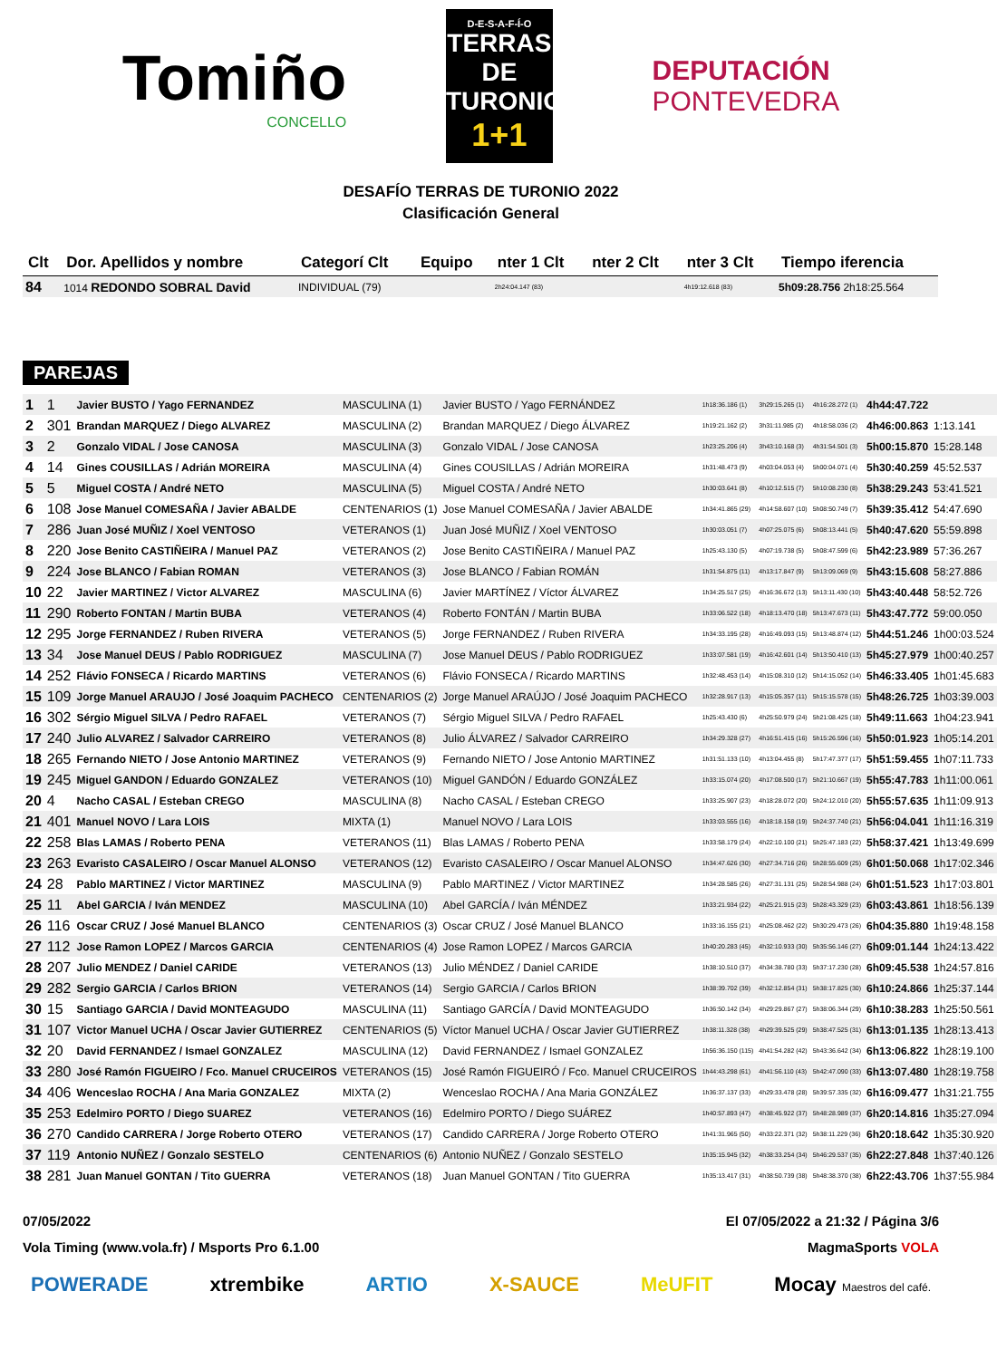Tomiño
CONCELLO
D-E-S-A-F-Í-O
TERRAS DE TURONIO
1+1
DEPUTACIÓN
PONTEVEDRA
DESAFÍO TERRAS DE TURONIO 2022
Clasificación General
| Clt | Dor. Apellidos y nombre | Categorí Clt | Equipo | nter 1 Clt | nter 2 Clt | nter 3 Clt | Tiempo iferencia |
| --- | --- | --- | --- | --- | --- | --- | --- |
| 84 | 1014 REDONDO SOBRAL David | INDIVIDUAL (79) | | 2h24:04.147 (83) | | 4h19:12.618 (83) | 5h09:28.756 2h18:25.564 |
PAREJAS
| 1 | 1 | Javier BUSTO / Yago FERNANDEZ | MASCULINA (1) | Javier BUSTO / Yago FERNÁNDEZ | 1h18:36.186 (1) | 3h29:15.265 (1) | 4h16:28.272 (1) | 4h44:47.722 | |
| 2 | 301 | Brandan MARQUEZ / Diego ALVAREZ | MASCULINA (2) | Brandan MARQUEZ / Diego ÁLVAREZ | 1h19:21.162 (2) | 3h31:11.985 (2) | 4h18:58.036 (2) | 4h46:00.863 | 1:13.141 |
| 3 | 2 | Gonzalo VIDAL / Jose CANOSA | MASCULINA (3) | Gonzalo VIDAL / Jose CANOSA | 1h23:25.206 (4) | 3h43:10.168 (3) | 4h31:54.501 (3) | 5h00:15.870 | 15:28.148 |
| 4 | 14 | Gines COUSILLAS / Adrián MOREIRA | MASCULINA (4) | Gines COUSILLAS / Adrián MOREIRA | 1h31:48.473 (9) | 4h03:04.053 (4) | 5h00:04.071 (4) | 5h30:40.259 | 45:52.537 |
| 5 | 5 | Miguel COSTA / André NETO | MASCULINA (5) | Miguel COSTA / André NETO | 1h30:03.641 (8) | 4h10:12.515 (7) | 5h10:08.230 (8) | 5h38:29.243 | 53:41.521 |
| 6 | 108 | Jose Manuel COMESAÑA / Javier ABALDE | CENTENARIOS (1) | Jose Manuel COMESAÑA / Javier ABALDE | 1h34:41.865 (29) | 4h14:58.607 (10) | 5h08:50.749 (7) | 5h39:35.412 | 54:47.690 |
| 7 | 286 | Juan José MUÑIZ / Xoel VENTOSO | VETERANOS (1) | Juan José MUÑIZ / Xoel VENTOSO | 1h30:03.051 (7) | 4h07:25.075 (6) | 5h08:13.441 (5) | 5h40:47.620 | 55:59.898 |
| 8 | 220 | Jose Benito CASTIÑEIRA / Manuel PAZ | VETERANOS (2) | Jose Benito CASTIÑEIRA / Manuel PAZ | 1h25:43.130 (5) | 4h07:19.738 (5) | 5h08:47.599 (6) | 5h42:23.989 | 57:36.267 |
| 9 | 224 | Jose BLANCO / Fabian ROMAN | VETERANOS (3) | Jose BLANCO / Fabian ROMÁN | 1h31:54.875 (11) | 4h13:17.847 (9) | 5h13:09.069 (9) | 5h43:15.608 | 58:27.886 |
| 10 | 22 | Javier MARTINEZ / Victor ALVAREZ | MASCULINA (6) | Javier MARTÍNEZ / Víctor ÁLVAREZ | 1h34:25.517 (25) | 4h16:36.672 (13) | 5h13:11.430 (10) | 5h43:40.448 | 58:52.726 |
| 11 | 290 | Roberto FONTAN / Martin BUBA | VETERANOS (4) | Roberto FONTÁN / Martin BUBA | 1h33:06.522 (18) | 4h18:13.470 (18) | 5h13:47.673 (11) | 5h43:47.772 | 59:00.050 |
| 12 | 295 | Jorge FERNANDEZ / Ruben RIVERA | VETERANOS (5) | Jorge FERNANDEZ / Ruben RIVERA | 1h34:33.195 (28) | 4h16:49.093 (15) | 5h13:48.874 (12) | 5h44:51.246 | 1h00:03.524 |
| 13 | 34 | Jose Manuel DEUS / Pablo RODRIGUEZ | MASCULINA (7) | Jose Manuel DEUS / Pablo RODRIGUEZ | 1h33:07.581 (19) | 4h16:42.601 (14) | 5h13:50.410 (13) | 5h45:27.979 | 1h00:40.257 |
| 14 | 252 | Flávio FONSECA / Ricardo MARTINS | VETERANOS (6) | Flávio FONSECA / Ricardo MARTINS | 1h32:48.453 (14) | 4h15:08.310 (12) | 5h14:15.052 (14) | 5h46:33.405 | 1h01:45.683 |
| 15 | 109 | Jorge Manuel ARAUJO / José Joaquim PACHECO | CENTENARIOS (2) | Jorge Manuel ARAÚJO / José Joaquim PACHECO | 1h32:28.917 (13) | 4h15:05.357 (11) | 5h15:15.578 (15) | 5h48:26.725 | 1h03:39.003 |
| 16 | 302 | Sérgio Miguel SILVA / Pedro RAFAEL | VETERANOS (7) | Sérgio Miguel SILVA / Pedro RAFAEL | 1h25:43.430 (6) | 4h25:50.979 (24) | 5h21:08.425 (18) | 5h49:11.663 | 1h04:23.941 |
| 17 | 240 | Julio ALVAREZ / Salvador CARREIRO | VETERANOS (8) | Julio ÁLVAREZ / Salvador CARREIRO | 1h34:29.328 (27) | 4h16:51.415 (16) | 5h15:26.596 (16) | 5h50:01.923 | 1h05:14.201 |
| 18 | 265 | Fernando NIETO / Jose Antonio MARTINEZ | VETERANOS (9) | Fernando NIETO / Jose Antonio MARTINEZ | 1h31:51.133 (10) | 4h13:04.455 (8) | 5h17:47.377 (17) | 5h51:59.455 | 1h07:11.733 |
| 19 | 245 | Miguel GANDON / Eduardo GONZALEZ | VETERANOS (10) | Miguel GANDÓN / Eduardo GONZÁLEZ | 1h33:15.074 (20) | 4h17:08.500 (17) | 5h21:10.667 (19) | 5h55:47.783 | 1h11:00.061 |
| 20 | 4 | Nacho CASAL / Esteban CREGO | MASCULINA (8) | Nacho CASAL / Esteban CREGO | 1h33:25.907 (23) | 4h18:28.072 (20) | 5h24:12.010 (20) | 5h55:57.635 | 1h11:09.913 |
| 21 | 401 | Manuel NOVO / Lara LOIS | MIXTA (1) | Manuel NOVO / Lara LOIS | 1h33:03.555 (16) | 4h18:18.158 (19) | 5h24:37.740 (21) | 5h56:04.041 | 1h11:16.319 |
| 22 | 258 | Blas LAMAS / Roberto PENA | VETERANOS (11) | Blas LAMAS / Roberto PENA | 1h33:58.179 (24) | 4h22:10.100 (21) | 5h25:47.183 (22) | 5h58:37.421 | 1h13:49.699 |
| 23 | 263 | Evaristo CASALEIRO / Oscar Manuel ALONSO | VETERANOS (12) | Evaristo CASALEIRO / Oscar Manuel ALONSO | 1h34:47.626 (30) | 4h27:34.716 (26) | 5h28:55.609 (25) | 6h01:50.068 | 1h17:02.346 |
| 24 | 28 | Pablo MARTINEZ / Victor MARTINEZ | MASCULINA (9) | Pablo MARTINEZ / Victor MARTINEZ | 1h34:28.585 (26) | 4h27:31.131 (25) | 5h28:54.988 (24) | 6h01:51.523 | 1h17:03.801 |
| 25 | 11 | Abel GARCIA / Iván MENDEZ | MASCULINA (10) | Abel GARCÍA / Iván MÉNDEZ | 1h33:21.934 (22) | 4h25:21.915 (23) | 5h28:43.329 (23) | 6h03:43.861 | 1h18:56.139 |
| 26 | 116 | Oscar CRUZ / José Manuel BLANCO | CENTENARIOS (3) | Oscar CRUZ / José Manuel BLANCO | 1h33:16.155 (21) | 4h25:08.462 (22) | 5h30:29.473 (26) | 6h04:35.880 | 1h19:48.158 |
| 27 | 112 | Jose Ramon LOPEZ / Marcos GARCIA | CENTENARIOS (4) | Jose Ramon LOPEZ / Marcos GARCIA | 1h40:20.283 (45) | 4h32:10.933 (30) | 5h35:56.146 (27) | 6h09:01.144 | 1h24:13.422 |
| 28 | 207 | Julio MENDEZ / Daniel CARIDE | VETERANOS (13) | Julio MÉNDEZ / Daniel CARIDE | 1h38:10.510 (37) | 4h34:38.780 (33) | 5h37:17.230 (28) | 6h09:45.538 | 1h24:57.816 |
| 29 | 282 | Sergio GARCIA / Carlos BRION | VETERANOS (14) | Sergio GARCIA / Carlos BRION | 1h38:39.702 (39) | 4h32:12.854 (31) | 5h38:17.825 (30) | 6h10:24.866 | 1h25:37.144 |
| 30 | 15 | Santiago GARCIA / David MONTEAGUDO | MASCULINA (11) | Santiago GARCÍA / David MONTEAGUDO | 1h36:50.142 (34) | 4h29:29.867 (27) | 5h38:06.344 (29) | 6h10:38.283 | 1h25:50.561 |
| 31 | 107 | Victor Manuel UCHA / Oscar Javier GUTIERREZ | CENTENARIOS (5) | Víctor Manuel UCHA / Oscar Javier GUTIERREZ | 1h38:11.328 (38) | 4h29:39.525 (29) | 5h38:47.525 (31) | 6h13:01.135 | 1h28:13.413 |
| 32 | 20 | David FERNANDEZ / Ismael GONZALEZ | MASCULINA (12) | David FERNANDEZ / Ismael GONZALEZ | 1h56:36.150 (115) | 4h41:54.282 (42) | 5h43:36.642 (34) | 6h13:06.822 | 1h28:19.100 |
| 33 | 280 | José Ramón FIGUEIRO / Fco. Manuel CRUCEIROS | VETERANOS (15) | José Ramón FIGUEIRÓ / Fco. Manuel CRUCEIROS | 1h44:43.298 (61) | 4h41:56.110 (43) | 5h42:47.090 (33) | 6h13:07.480 | 1h28:19.758 |
| 34 | 406 | Wenceslao ROCHA / Ana Maria GONZALEZ | MIXTA (2) | Wenceslao ROCHA / Ana Maria GONZÁLEZ | 1h36:37.137 (33) | 4h29:33.478 (28) | 5h39:57.335 (32) | 6h16:09.477 | 1h31:21.755 |
| 35 | 253 | Edelmiro PORTO / Diego SUAREZ | VETERANOS (16) | Edelmiro PORTO / Diego SUÁREZ | 1h40:57.893 (47) | 4h38:45.922 (37) | 5h48:28.989 (37) | 6h20:14.816 | 1h35:27.094 |
| 36 | 270 | Candido CARRERA / Jorge Roberto OTERO | VETERANOS (17) | Candido CARRERA / Jorge Roberto OTERO | 1h41:31.965 (50) | 4h33:22.371 (32) | 5h38:11.229 (36) | 6h20:18.642 | 1h35:30.920 |
| 37 | 119 | Antonio NUÑEZ / Gonzalo SESTELO | CENTENARIOS (6) | Antonio NUÑEZ / Gonzalo SESTELO | 1h35:15.945 (32) | 4h38:33.254 (34) | 5h46:29.537 (35) | 6h22:27.848 | 1h37:40.126 |
| 38 | 281 | Juan Manuel GONTAN / Tito GUERRA | VETERANOS (18) | Juan Manuel GONTAN / Tito GUERRA | 1h35:13.417 (31) | 4h38:50.739 (38) | 5h48:38.370 (38) | 6h22:43.706 | 1h37:55.984 |
07/05/2022 El 07/05/2022 a 21:32 / Página 3/6
Vola Timing (www.vola.fr) / Msports Pro 6.1.00 MagmaSports VOLA
POWERADE xtrembike ARTIO X-SAUCE MeUFIT Mocay Maestros del café.